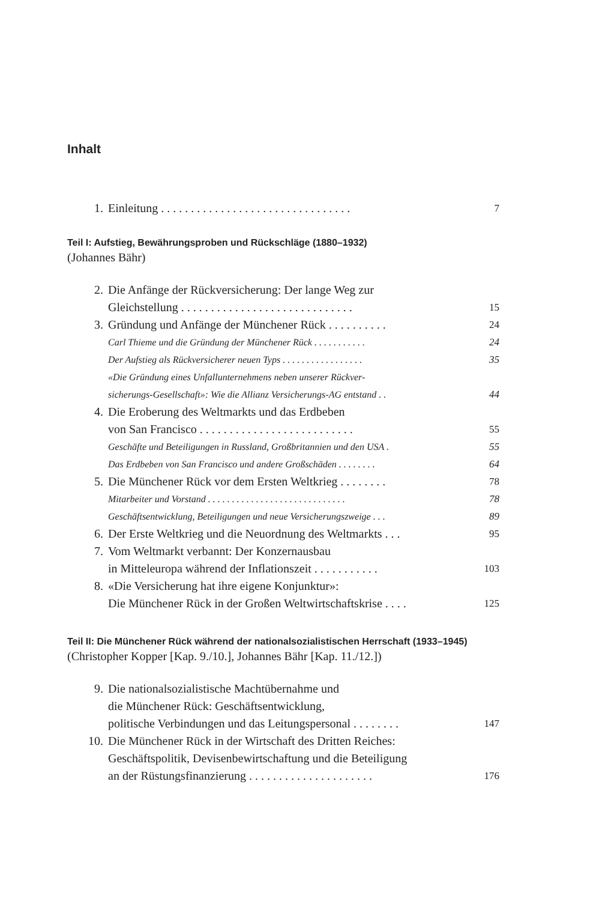Inhalt
1. Einleitung . . . . . . . . . . . . . . . . . . . . . . . . . . . . . . . . 7
Teil I: Aufstieg, Bewährungsproben und Rückschläge (1880–1932)
(Johannes Bähr)
2. Die Anfänge der Rückversicherung: Der lange Weg zur
Gleichstellung . . . . . . . . . . . . . . . . . . . . . . . . . . . . . 15
3. Gründung und Anfänge der Münchener Rück . . . . . . . . . . 24
Carl Thieme und die Gründung der Münchener Rück . . . . . . . . . . . 24
Der Aufstieg als Rückversicherer neuen Typs . . . . . . . . . . . . . . . . . 35
«Die Gründung eines Unfallunternehmens neben unserer Rückver-
sicherungs-Gesellschaft»: Wie die Allianz Versicherungs-AG entstand . . 44
4. Die Eroberung des Weltmarkts und das Erdbeben
von San Francisco . . . . . . . . . . . . . . . . . . . . . . . . . . 55
Geschäfte und Beteiligungen in Russland, Großbritannien und den USA . 55
Das Erdbeben von San Francisco und andere Großschäden . . . . . . . . 64
5. Die Münchener Rück vor dem Ersten Weltkrieg . . . . . . . . 78
Mitarbeiter und Vorstand . . . . . . . . . . . . . . . . . . . . . . . . . . . . . 78
Geschäftsentwicklung, Beteiligungen und neue Versicherungszweige . . . 89
6. Der Erste Weltkrieg und die Neuordnung des Weltmarkts . . . 95
7. Vom Weltmarkt verbannt: Der Konzernausbau
in Mitteleuropa während der Inflationszeit . . . . . . . . . . . 103
8. «Die Versicherung hat ihre eigene Konjunktur»:
Die Münchener Rück in der Großen Weltwirtschaftskrise . . . . 125
Teil II: Die Münchener Rück während der nationalsozialistischen Herrschaft (1933–1945)
(Christopher Kopper [Kap. 9./10.], Johannes Bähr [Kap. 11./12.])
9. Die nationalsozialistische Machtübernahme und
die Münchener Rück: Geschäftsentwicklung,
politische Verbindungen und das Leitungspersonal . . . . . . . . 147
10. Die Münchener Rück in der Wirtschaft des Dritten Reiches:
Geschäftspolitik, Devisenbewirtschaftung und die Beteiligung
an der Rüstungsfinanzierung . . . . . . . . . . . . . . . . . . . . . 176